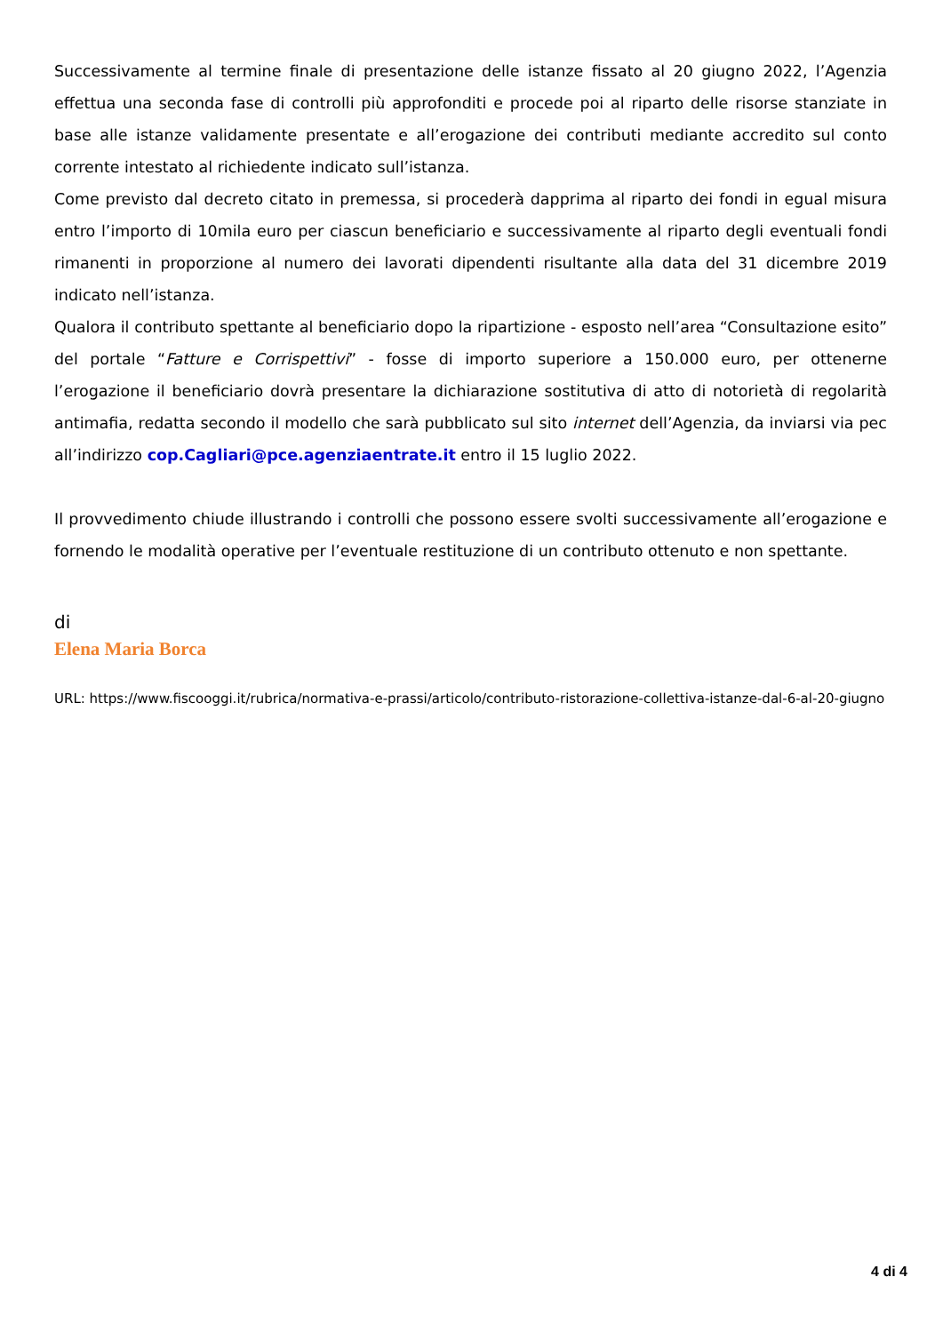Successivamente al termine finale di presentazione delle istanze fissato al 20 giugno 2022, l’Agenzia effettua una seconda fase di controlli più approfonditi e procede poi al riparto delle risorse stanziate in base alle istanze validamente presentate e all’erogazione dei contributi mediante accredito sul conto corrente intestato al richiedente indicato sull’istanza.
Come previsto dal decreto citato in premessa, si procederà dapprima al riparto dei fondi in egual misura entro l’importo di 10mila euro per ciascun beneficiario e successivamente al riparto degli eventuali fondi rimanenti in proporzione al numero dei lavorati dipendenti risultante alla data del 31 dicembre 2019 indicato nell’istanza.
Qualora il contributo spettante al beneficiario dopo la ripartizione - esposto nell’area “Consultazione esito” del portale “Fatture e Corrispettivi” - fosse di importo superiore a 150.000 euro, per ottenerne l’erogazione il beneficiario dovrà presentare la dichiarazione sostitutiva di atto di notorietà di regolarità antimafia, redatta secondo il modello che sarà pubblicato sul sito internet dell’Agenzia, da inviarsi via pec all’indirizzo cop.Cagliari@pce.agenziaentrate.it entro il 15 luglio 2022.
Il provvedimento chiude illustrando i controlli che possono essere svolti successivamente all’erogazione e fornendo le modalità operative per l’eventuale restituzione di un contributo ottenuto e non spettante.
di
Elena Maria Borca
URL: https://www.fiscooggi.it/rubrica/normativa-e-prassi/articolo/contributo-ristorazione-collettiva-istanze-dal-6-al-20-giugno
4 di 4